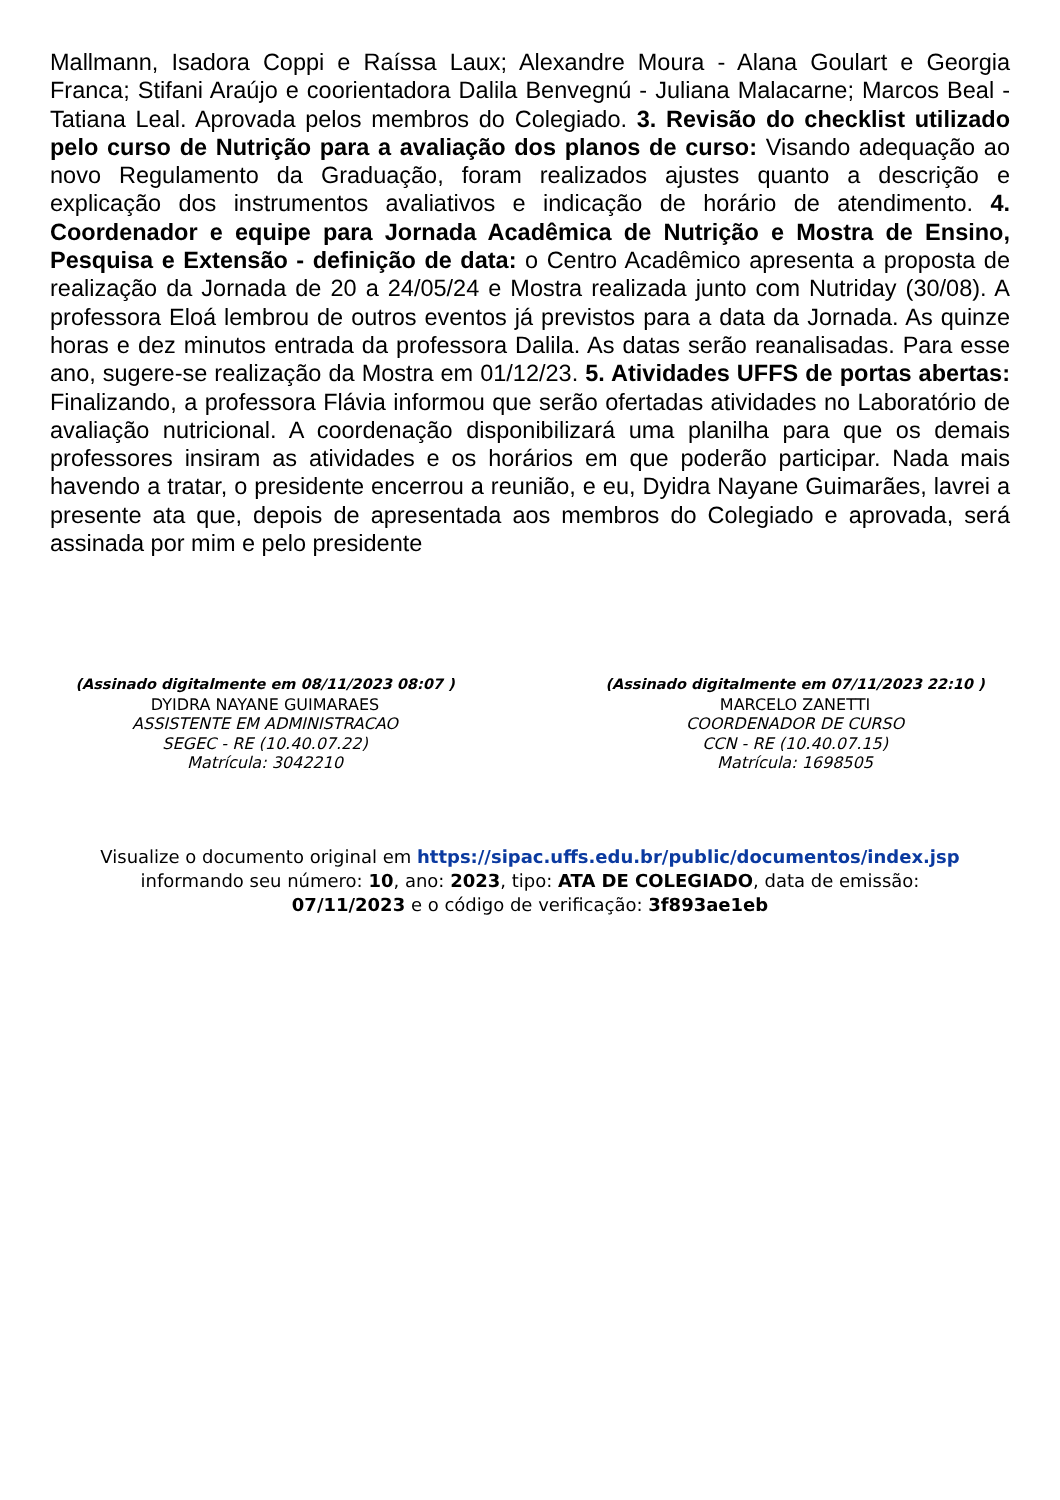Mallmann, Isadora Coppi e Raíssa Laux; Alexandre Moura - Alana Goulart e Georgia Franca; Stifani Araújo e coorientadora Dalila Benvegnú - Juliana Malacarne; Marcos Beal - Tatiana Leal. Aprovada pelos membros do Colegiado. 3. Revisão do checklist utilizado pelo curso de Nutrição para a avaliação dos planos de curso: Visando adequação ao novo Regulamento da Graduação, foram realizados ajustes quanto a descrição e explicação dos instrumentos avaliativos e indicação de horário de atendimento. 4. Coordenador e equipe para Jornada Acadêmica de Nutrição e Mostra de Ensino, Pesquisa e Extensão - definição de data: o Centro Acadêmico apresenta a proposta de realização da Jornada de 20 a 24/05/24 e Mostra realizada junto com Nutriday (30/08). A professora Eloá lembrou de outros eventos já previstos para a data da Jornada. As quinze horas e dez minutos entrada da professora Dalila. As datas serão reanalisadas. Para esse ano, sugere-se realização da Mostra em 01/12/23. 5. Atividades UFFS de portas abertas: Finalizando, a professora Flávia informou que serão ofertadas atividades no Laboratório de avaliação nutricional. A coordenação disponibilizará uma planilha para que os demais professores insiram as atividades e os horários em que poderão participar. Nada mais havendo a tratar, o presidente encerrou a reunião, e eu, Dyidra Nayane Guimarães, lavrei a presente ata que, depois de apresentada aos membros do Colegiado e aprovada, será assinada por mim e pelo presidente
(Assinado digitalmente em 08/11/2023 08:07 )
DYIDRA NAYANE GUIMARAES
ASSISTENTE EM ADMINISTRACAO
SEGEC - RE (10.40.07.22)
Matrícula: 3042210
(Assinado digitalmente em 07/11/2023 22:10 )
MARCELO ZANETTI
COORDENADOR DE CURSO
CCN - RE (10.40.07.15)
Matrícula: 1698505
Visualize o documento original em https://sipac.uffs.edu.br/public/documentos/index.jsp
informando seu número: 10, ano: 2023, tipo: ATA DE COLEGIADO, data de emissão:
07/11/2023 e o código de verificação: 3f893ae1eb